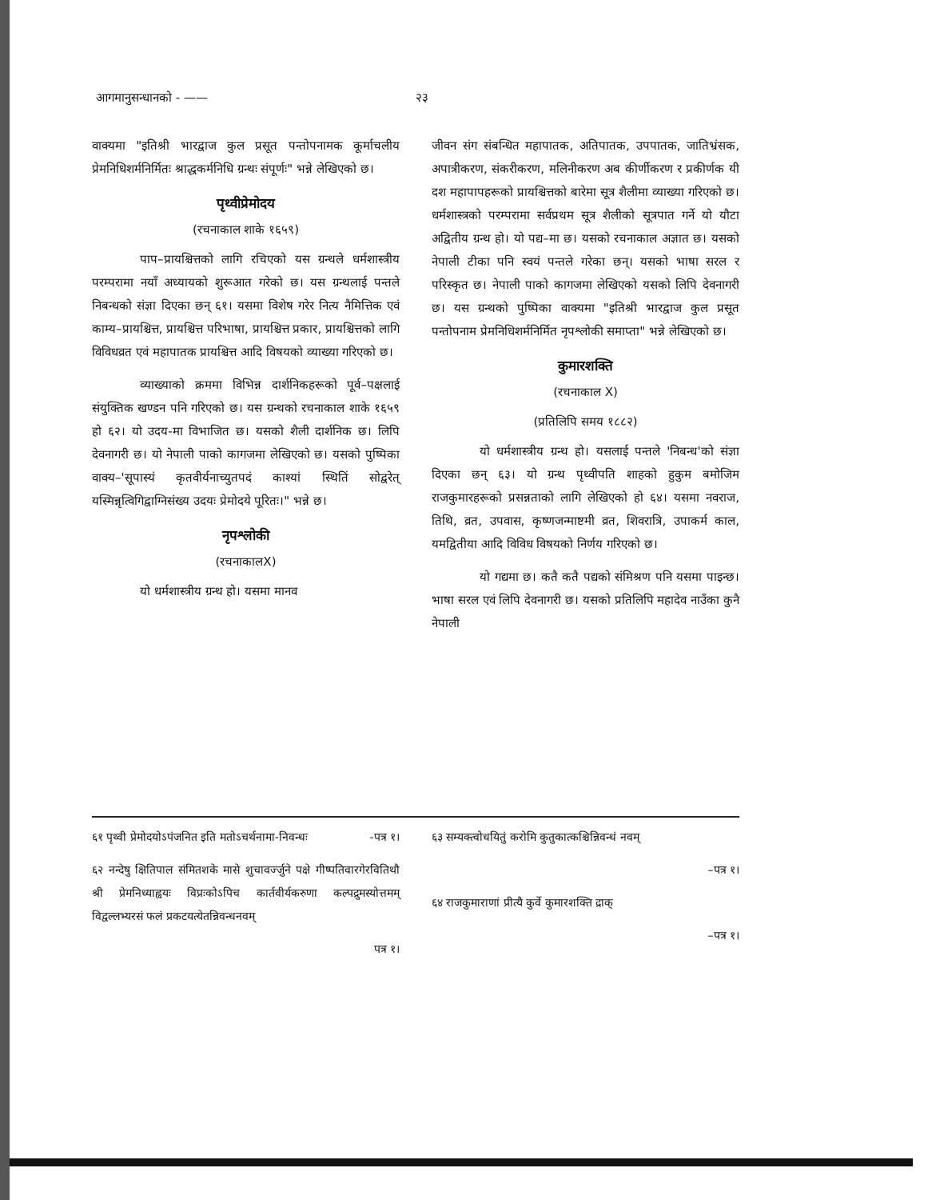आगमानुसन्धानको - —— २३
वाक्यमा "इतिश्री भारद्वाज कुल प्रसूत पन्तोपनामक कूर्माचलीय प्रेमनिधिशर्मनिर्मितः श्राद्धकर्मनिधि ग्रन्थः संपूर्णः" भन्ने लेखिएको छ।
पृथ्वीप्रेमोदय
(रचनाकाल शाके १६५९)
पाप–प्रायश्चित्तको लागि रचिएको यस ग्रन्थले धर्मशास्त्रीय परम्परामा नयाँ अध्यायको शुरूआत गरेको छ। यस ग्रन्थलाई पन्तले निबन्धको संज्ञा दिएका छन् ६१। यसमा विशेष गरेर नित्य नैमित्तिक एवं काम्य–प्रायश्चित्त, प्रायश्चित्त परिभाषा, प्रायश्चित्त प्रकार, प्रायश्चित्तको लागि विविधव्रत एवं महापातक प्रायश्चित्त आदि विषयको व्याख्या गरिएको छ।
व्याख्याको क्रममा विभिन्न दार्शनिकहरूको पूर्व–पक्षलाई संयुक्तिक खण्डन पनि गरिएको छ। यस ग्रन्थको रचनाकाल शाके १६५९ हो ६२। यो उदय-मा विभाजित छ। यसको शैली दार्शनिक छ। लिपि देवनागरी छ। यो नेपाली पाको कागजमा लेखिएको छ। यसको पुष्पिका वाक्य–'सूपास्यं कृतवीर्यनाच्युतपदं काश्यां स्थितिं सोद्वरेत् यस्मिन्नृत्विगिद्वाग्निसंख्य उदयः प्रेमोदये पूरितः।" भन्ने छ।
नृपश्लोकी
(रचनाकालX)
यो धर्मशास्त्रीय ग्रन्थ हो। यसमा मानव
जीवन संग संबन्धित महापातक, अतिपातक, उपपातक, जातिभ्रंसक, अपात्रीकरण, संकरीकरण, मलिनीकरण अब कीर्णीकरण र प्रकीर्णक यी दश महापापहरूको प्रायश्चित्तको बारेमा सूत्र शैलीमा व्याख्या गरिएको छ। धर्मशास्त्रको परम्परामा सर्वप्रथम सूत्र शैलीको सूत्रपात गर्ने यो यौटा अद्वितीय ग्रन्थ हो। यो पद्य–मा छ। यसको रचनाकाल अज्ञात छ। यसको नेपाली टीका पनि स्वयं पन्तले गरेका छन्। यसको भाषा सरल र परिस्कृत छ। नेपाली पाको कागजमा लेखिएको यसको लिपि देवनागरी छ। यस ग्रन्थको पुष्पिका वाक्यमा "इतिश्री भारद्वाज कुल प्रसूत पन्तोपनाम प्रेमनिधिशर्मनिर्मित नृपश्लोकी समाप्ता" भन्ने लेखिएको छ।
कुमारशक्ति
(रचनाकाल X)
(प्रतिलिपि समय १८८२)
यो धर्मशास्त्रीय ग्रन्थ हो। यसलाई पन्तले 'निबन्ध'को संज्ञा दिएका छन् ६३। यो ग्रन्थ पृथ्वीपति शाहको हुकुम बमोजिम राजकुमारहरूको प्रसन्नताको लागि लेखिएको हो ६४। यसमा नवराज, तिथि, व्रत, उपवास, कृष्णजन्माष्टमी व्रत, शिवरात्रि, उपाकर्म काल, यमद्वितीया आदि विविध विषयको निर्णय गरिएको छ।
यो गद्यमा छ। कतै कतै पद्यको संमिश्रण पनि यसमा पाइन्छ। भाषा सरल एवं लिपि देवनागरी छ। यसको प्रतिलिपि महादेव नाउँका कुनै नेपाली
६१ पृथ्वी प्रेमोदयोऽपंजनित इति मतोऽचर्थनामा-निवन्धः -पत्र १।
६२ नन्देषु क्षितिपाल संमितशके मासे शुचावर्ज्जुने पक्षे गीष्पतिवारगेरवितिथौ श्री प्रेमनिध्याह्वयः विप्रःकोऽपिच कार्तवीर्यकरुणा कल्पद्रुमस्योत्तमम् विद्वल्लभ्यरसं फलं प्रकटयत्येतन्निवन्धनवम्
पत्र १।
६३ सम्यक्त्वोधयितुं करोमि कुतुकात्कश्चिन्निवन्धं नवम्
–पत्र १।
६४ राजकुमाराणां प्रीत्यै कुर्वे कुमारशक्ति द्राक्
–पत्र १।